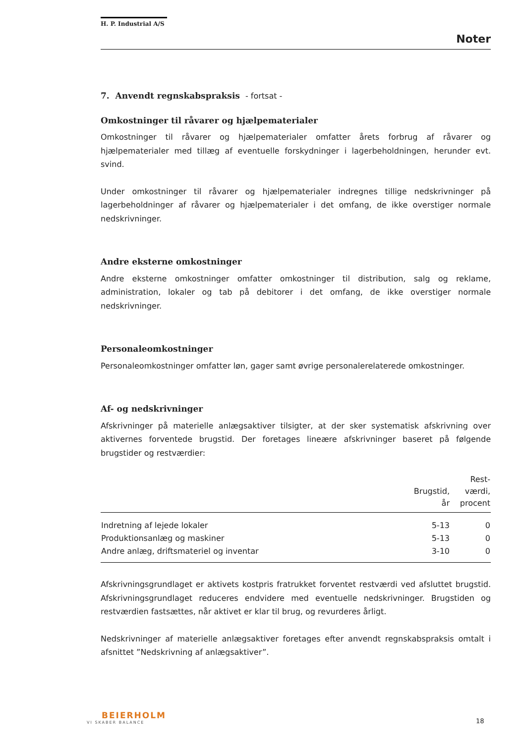H. P. Industrial A/S
Noter
7. Anvendt regnskabspraksis - fortsat -
Omkostninger til råvarer og hjælpematerialer
Omkostninger til råvarer og hjælpematerialer omfatter årets forbrug af råvarer og hjælpematerialer med tillæg af eventuelle forskydninger i lagerbeholdningen, herunder evt. svind.
Under omkostninger til råvarer og hjælpematerialer indregnes tillige nedskrivninger på lagerbeholdninger af råvarer og hjælpematerialer i det omfang, de ikke overstiger normale nedskrivninger.
Andre eksterne omkostninger
Andre eksterne omkostninger omfatter omkostninger til distribution, salg og reklame, administration, lokaler og tab på debitorer i det omfang, de ikke overstiger normale nedskrivninger.
Personaleomkostninger
Personaleomkostninger omfatter løn, gager samt øvrige personalerelaterede omkostninger.
Af- og nedskrivninger
Afskrivninger på materielle anlægsaktiver tilsigter, at der sker systematisk afskrivning over aktivernes forventede brugstid. Der foretages lineære afskrivninger baseret på følgende brugstider og restværdier:
| | Brugstid, år | Rest- værdi, procent |
| --- | --- | --- |
| Indretning af lejede lokaler | 5-13 | 0 |
| Produktionsanlæg og maskiner | 5-13 | 0 |
| Andre anlæg, driftsmateriel og inventar | 3-10 | 0 |
Afskrivningsgrundlaget er aktivets kostpris fratrukket forventet restværdi ved afsluttet brugstid. Afskrivningsgrundlaget reduceres endvidere med eventuelle nedskrivninger. Brugstiden og restværdien fastsættes, når aktivet er klar til brug, og revurderes årligt.
Nedskrivninger af materielle anlægsaktiver foretages efter anvendt regnskabspraksis omtalt i afsnittet ”Nedskrivning af anlægsaktiver”.
BEIERHOLM
VI SKABER BALANCE
18